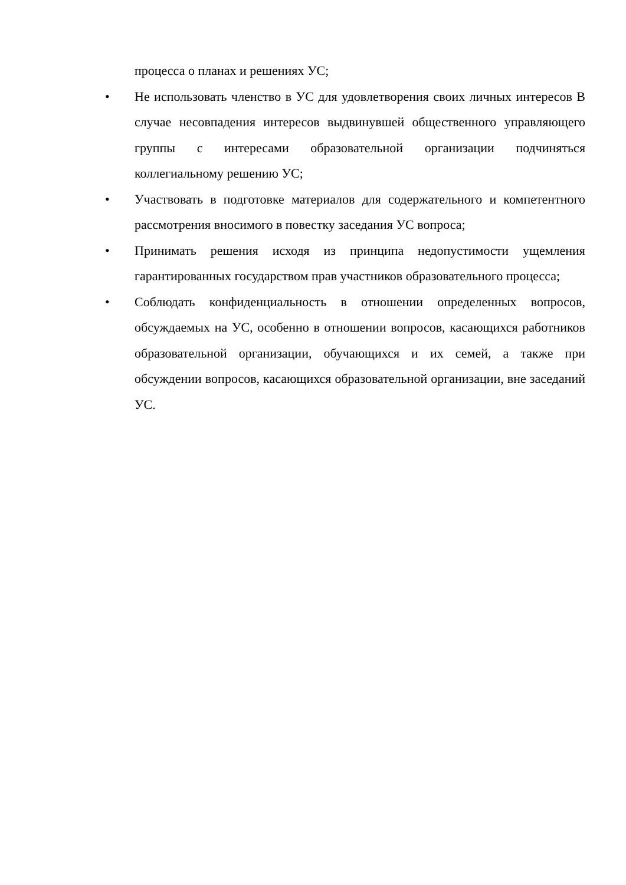процесса о планах и решениях УС;
• Не использовать членство в УС для удовлетворения своих личных интересов В случае несовпадения интересов выдвинувшей общественного управляющего группы с интересами образовательной организации подчиняться коллегиальному решению УС;
• Участвовать в подготовке материалов для содержательного и компетентного рассмотрения вносимого в повестку заседания УС вопроса;
• Принимать решения исходя из принципа недопустимости ущемления гарантированных государством прав участников образовательного процесса;
• Соблюдать конфиденциальность в отношении определенных вопросов, обсуждаемых на УС, особенно в отношении вопросов, касающихся работников образовательной организации, обучающихся и их семей, а также при обсуждении вопросов, касающихся образовательной организации, вне заседаний УС.